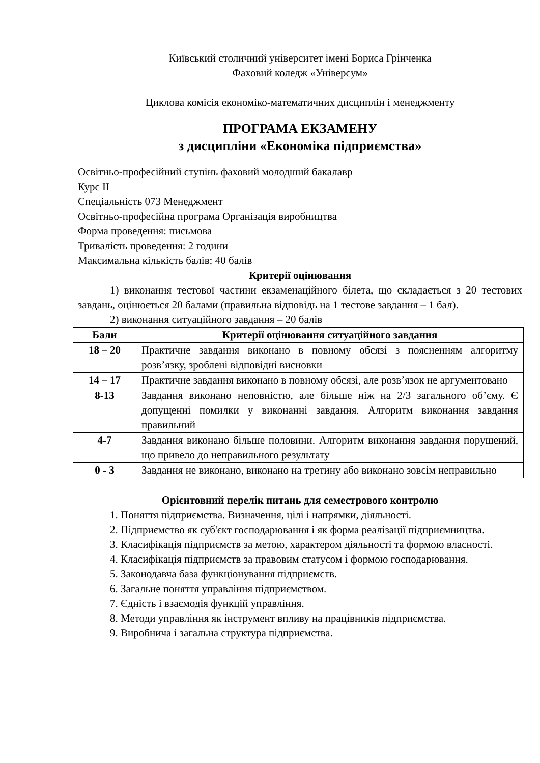Київський столичний університет імені Бориса Грінченка
Фаховий коледж «Універсум»
Циклова комісія економіко-математичних дисциплін і менеджменту
ПРОГРАМА ЕКЗАМЕНУ
з дисципліни «Економіка підприємства»
Освітньо-професійний ступінь фаховий молодший бакалавр
Курс ІІ
Спеціальність 073 Менеджмент
Освітньо-професійна програма Організація виробництва
Форма проведення: письмова
Тривалість проведення: 2 години
Максимальна кількість балів: 40 балів
Критерії оцінювання
1) виконання тестової частини екзаменаційного білета, що складається з 20 тестових завдань, оцінюється 20 балами (правильна відповідь на 1 тестове завдання – 1 бал).
2) виконання ситуаційного завдання – 20 балів
| Бали | Критерії оцінювання ситуаційного завдання |
| --- | --- |
| 18 – 20 | Практичне завдання виконано в повному обсязі з поясненням алгоритму розв’язку, зроблені відповідні висновки |
| 14 – 17 | Практичне завдання виконано в повному обсязі, але розв’язок не аргументовано |
| 8-13 | Завдання виконано неповністю, але більше ніж на 2/3 загального об’єму. Є допущенні помилки у виконанні завдання. Алгоритм виконання завдання правильний |
| 4-7 | Завдання виконано більше половини. Алгоритм виконання завдання порушений, що привело до неправильного результату |
| 0 - 3 | Завдання не виконано, виконано на третину або виконано зовсім неправильно |
Орієнтовний перелік питань для семестрового контролю
1. Поняття підприємства. Визначення, цілі і напрямки, діяльності.
2. Підприємство як суб'єкт господарювання і як форма реалізації підприємництва.
3. Класифікація підприємств за метою, характером діяльності та формою власності.
4. Класифікація підприємств за правовим статусом і формою господарювання.
5. Законодавча база функціонування підприємств.
6. Загальне поняття управління підприємством.
7. Єдність і взаємодія функцій управління.
8. Методи управління як інструмент впливу на працівників підприємства.
9. Виробнича і загальна структура підприємства.